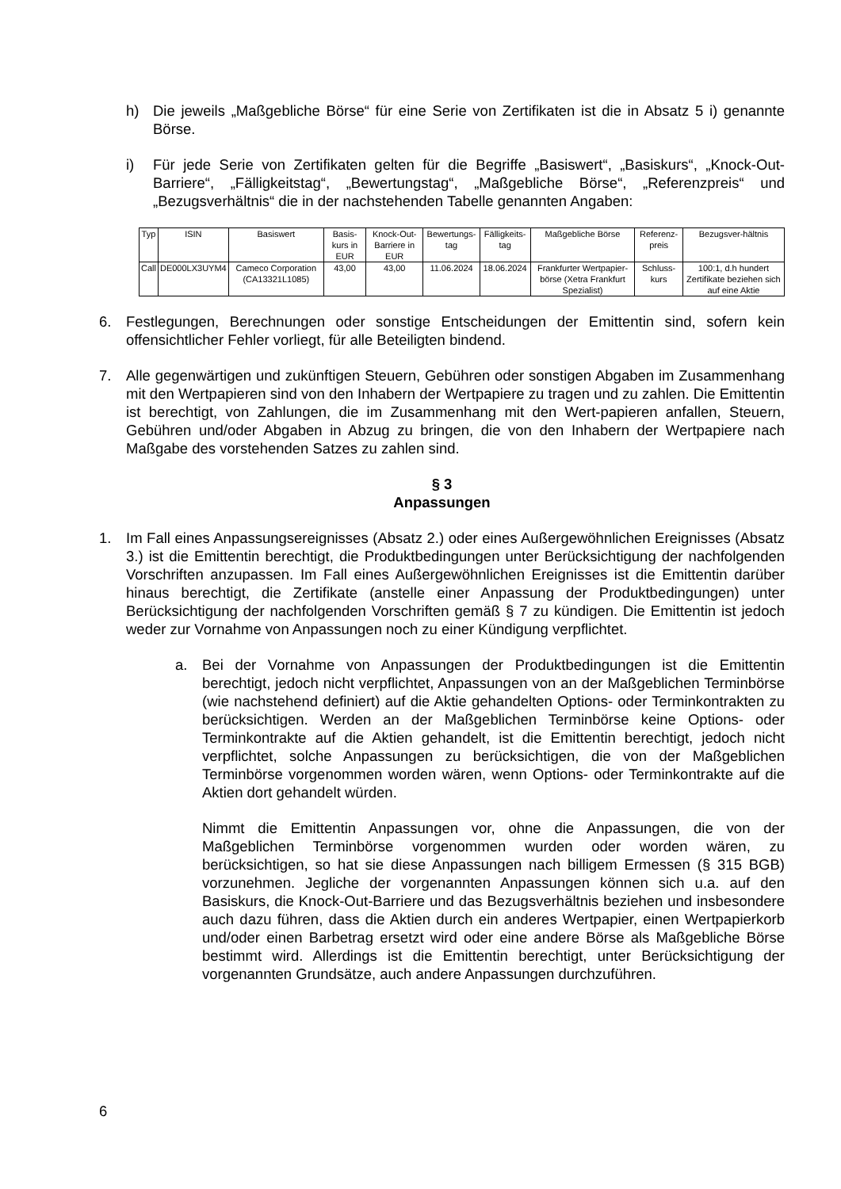h) Die jeweils „Maßgebliche Börse“ für eine Serie von Zertifikaten ist die in Absatz 5 i) genannte Börse.
i) Für jede Serie von Zertifikaten gelten für die Begriffe „Basiswert“, „Basiskurs“, „Knock-Out-Barriere“, „Fälligkeitstag“, „Bewertungstag“, „Maßgebliche Börse“, „Referenzpreis“ und „Bezugsverhältnis“ die in der nachstehenden Tabelle genannten Angaben:
| Typ | ISIN | Basiswert | Basis-kurs in EUR | Knock-Out-Barriere in EUR | Bewertungs-tag | Fälligkeits-tag | Maßgebliche Börse | Referenz-preis | Bezugsver-hältnis |
| --- | --- | --- | --- | --- | --- | --- | --- | --- | --- |
| Call | DE000LX3UYM4 | Cameco Corporation (CA13321L1085) | 43,00 | 43,00 | 11.06.2024 | 18.06.2024 | Frankfurter Wertpapier-börse (Xetra Frankfurt Spezialist) | Schluss-kurs | 100:1, d.h hundert Zertifikate beziehen sich auf eine Aktie |
6. Festlegungen, Berechnungen oder sonstige Entscheidungen der Emittentin sind, sofern kein offensichtlicher Fehler vorliegt, für alle Beteiligten bindend.
7. Alle gegenwärtigen und zukünftigen Steuern, Gebühren oder sonstigen Abgaben im Zusammenhang mit den Wertpapieren sind von den Inhabern der Wertpapiere zu tragen und zu zahlen. Die Emittentin ist berechtigt, von Zahlungen, die im Zusammenhang mit den Wert-papieren anfallen, Steuern, Gebühren und/oder Abgaben in Abzug zu bringen, die von den Inhabern der Wertpapiere nach Maßgabe des vorstehenden Satzes zu zahlen sind.
§ 3
Anpassungen
1. Im Fall eines Anpassungsereignisses (Absatz 2.) oder eines Außergewöhnlichen Ereignisses (Absatz 3.) ist die Emittentin berechtigt, die Produktbedingungen unter Berücksichtigung der nachfolgenden Vorschriften anzupassen. Im Fall eines Außergewöhnlichen Ereignisses ist die Emittentin darüber hinaus berechtigt, die Zertifikate (anstelle einer Anpassung der Produktbedingungen) unter Berücksichtigung der nachfolgenden Vorschriften gemäß § 7 zu kündigen. Die Emittentin ist jedoch weder zur Vornahme von Anpassungen noch zu einer Kündigung verpflichtet.
a. Bei der Vornahme von Anpassungen der Produktbedingungen ist die Emittentin berechtigt, jedoch nicht verpflichtet, Anpassungen von an der Maßgeblichen Terminbörse (wie nachstehend definiert) auf die Aktie gehandelten Options- oder Terminkontrakten zu berücksichtigen. Werden an der Maßgeblichen Terminbörse keine Options- oder Terminkontrakte auf die Aktien gehandelt, ist die Emittentin berechtigt, jedoch nicht verpflichtet, solche Anpassungen zu berücksichtigen, die von der Maßgeblichen Terminbörse vorgenommen worden wären, wenn Options- oder Terminkontrakte auf die Aktien dort gehandelt würden.
Nimmt die Emittentin Anpassungen vor, ohne die Anpassungen, die von der Maßgeblichen Terminbörse vorgenommen wurden oder worden wären, zu berücksichtigen, so hat sie diese Anpassungen nach billigem Ermessen (§ 315 BGB) vorzunehmen. Jegliche der vorgenannten Anpassungen können sich u.a. auf den Basiskurs, die Knock-Out-Barriere und das Bezugsverhältnis beziehen und insbesondere auch dazu führen, dass die Aktien durch ein anderes Wertpapier, einen Wertpapierkorb und/oder einen Barbetrag ersetzt wird oder eine andere Börse als Maßgebliche Börse bestimmt wird. Allerdings ist die Emittentin berechtigt, unter Berücksichtigung der vorgenannten Grundsätze, auch andere Anpassungen durchzuführen.
6